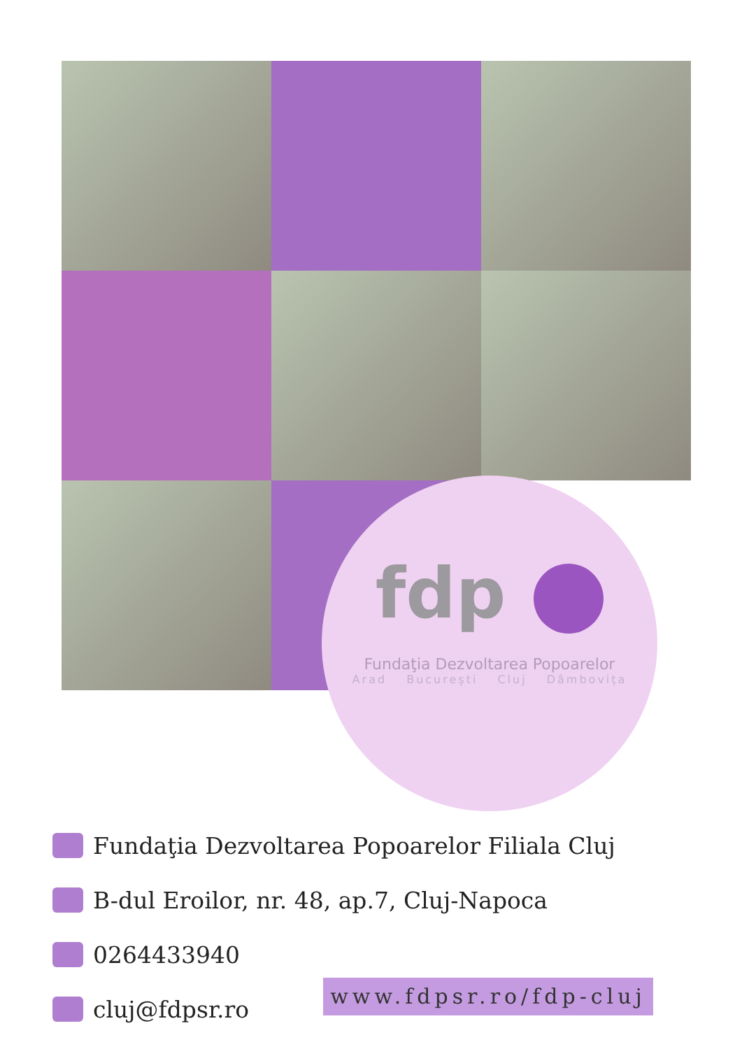fdp
Fundaţia Dezvoltarea Popoarelor
Arad București Cluj Dâmbovița
Fundaţia Dezvoltarea Popoarelor Filiala Cluj
B-dul Eroilor, nr. 48, ap.7, Cluj-Napoca
0264433940
cluj@fdpsr.ro
www.fdpsr.ro/fdp-cluj